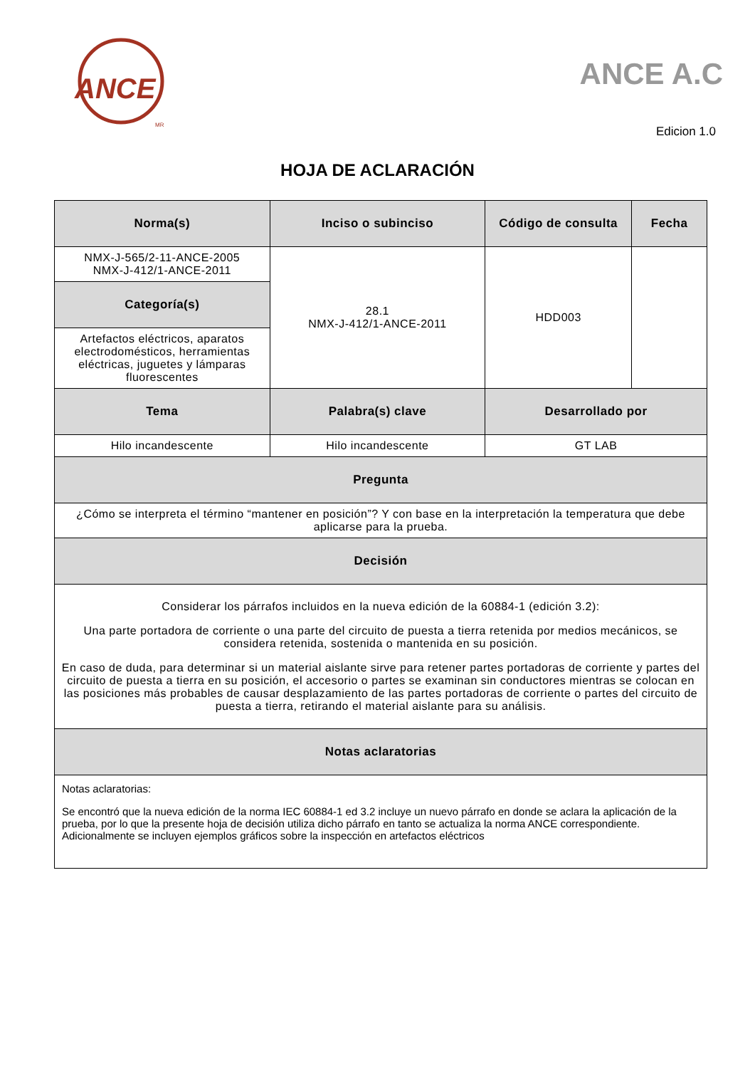ANCE
MR
ANCE A.C
Edicion 1.0
HOJA DE ACLARACIÓN
| Norma(s) | Inciso o subinciso | Código de consulta | Fecha |
| --- | --- | --- | --- |
| NMX-J-565/2-11-ANCE-2005 NMX-J-412/1-ANCE-2011 | 28.1 NMX-J-412/1-ANCE-2011 | HDD003 | |
| Categoría(s) | | | |
| Artefactos eléctricos, aparatos electrodomésticos, herramientas eléctricas, juguetes y lámparas fluorescentes | | | |
| Tema | Palabra(s) clave | Desarrollado por | |
| Hilo incandescente | Hilo incandescente | GT LAB | |
| Pregunta | | | |
| ¿Cómo se interpreta el término “mantener en posición”? Y con base en la interpretación la temperatura que debe aplicarse para la prueba. | | | |
| Decisión | | | |
| Considerar los párrafos incluidos en la nueva edición de la 60884-1 (edición 3.2): Una parte portadora de corriente o una parte del circuito de puesta a tierra retenida por medios mecánicos, se considera retenida, sostenida o mantenida en su posición. En caso de duda, para determinar si un material aislante sirve para retener partes portadoras de corriente y partes del circuito de puesta a tierra en su posición, el accesorio o partes se examinan sin conductores mientras se colocan en las posiciones más probables de causar desplazamiento de las partes portadoras de corriente o partes del circuito de puesta a tierra, retirando el material aislante para su análisis. | | | |
| Notas aclaratorias | | | |
| Notas aclaratorias: Se encontró que la nueva edición de la norma IEC 60884-1 ed 3.2 incluye un nuevo párrafo en donde se aclara la aplicación de la prueba, por lo que la presente hoja de decisión utiliza dicho párrafo en tanto se actualiza la norma ANCE correspondiente. Adicionalmente se incluyen ejemplos gráficos sobre la inspección en artefactos eléctricos | | | |